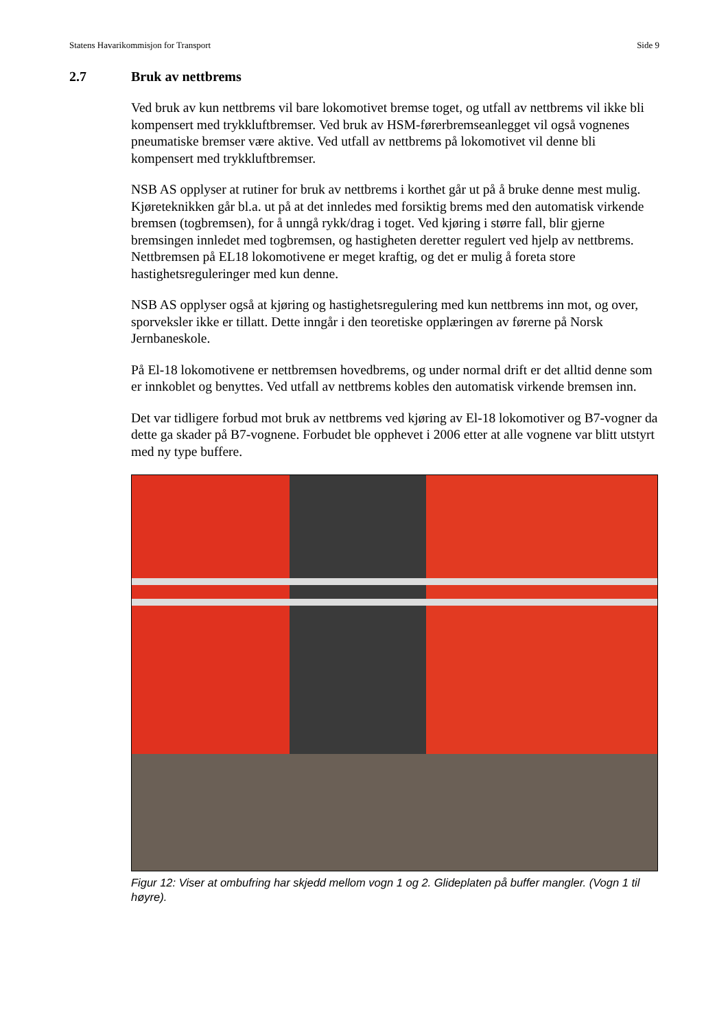Statens Havarikommisjon for Transport Side 9
2.7 Bruk av nettbrems
Ved bruk av kun nettbrems vil bare lokomotivet bremse toget, og utfall av nettbrems vil ikke bli kompensert med trykkluftbremser. Ved bruk av HSM-førerbremseanlegget vil også vognenes pneumatiske bremser være aktive. Ved utfall av nettbrems på lokomotivet vil denne bli kompensert med trykkluftbremser.
NSB AS opplyser at rutiner for bruk av nettbrems i korthet går ut på å bruke denne mest mulig. Kjøreteknikken går bl.a. ut på at det innledes med forsiktig brems med den automatisk virkende bremsen (togbremsen), for å unngå rykk/drag i toget. Ved kjøring i større fall, blir gjerne bremsingen innledet med togbremsen, og hastigheten deretter regulert ved hjelp av nettbrems. Nettbremsen på EL18 lokomotivene er meget kraftig, og det er mulig å foreta store hastighetsreguleringer med kun denne.
NSB AS opplyser også at kjøring og hastighetsregulering med kun nettbrems inn mot, og over, sporveksler ikke er tillatt. Dette inngår i den teoretiske opplæringen av førerne på Norsk Jernbaneskole.
På El-18 lokomotivene er nettbremsen hovedbrems, og under normal drift er det alltid denne som er innkoblet og benyttes. Ved utfall av nettbrems kobles den automatisk virkende bremsen inn.
Det var tidligere forbud mot bruk av nettbrems ved kjøring av El-18 lokomotiver og B7-vogner da dette ga skader på B7-vognene. Forbudet ble opphevet i 2006 etter at alle vognene var blitt utstyrt med ny type buffere.
Figur 12: Viser at ombufring har skjedd mellom vogn 1 og 2. Glideplaten på buffer mangler. (Vogn 1 til høyre).